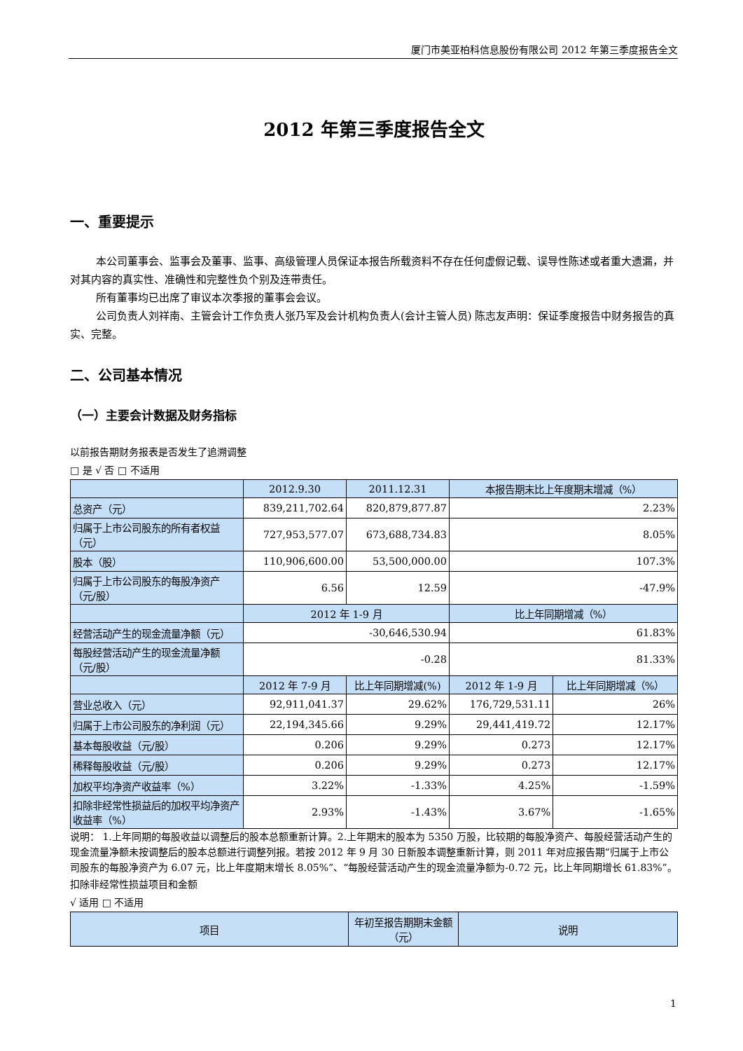厦门市美亚柏科信息股份有限公司 2012 年第三季度报告全文
2012 年第三季度报告全文
一、重要提示
本公司董事会、监事会及董事、监事、高级管理人员保证本报告所载资料不存在任何虚假记载、误导性陈述或者重大遗漏，并对其内容的真实性、准确性和完整性负个别及连带责任。
所有董事均已出席了审议本次季报的董事会会议。
公司负责人刘祥南、主管会计工作负责人张乃军及会计机构负责人(会计主管人员) 陈志友声明：保证季度报告中财务报告的真实、完整。
二、公司基本情况
（一）主要会计数据及财务指标
以前报告期财务报表是否发生了追溯调整
□ 是 √ 否 □ 不适用
| | 2012.9.30 | 2011.12.31 | 本报告期末比上年度期末增减（%） | |
| --- | --- | --- | --- | --- |
| 总资产（元） | 839,211,702.64 | 820,879,877.87 | 2.23% | |
| 归属于上市公司股东的所有者权益（元） | 727,953,577.07 | 673,688,734.83 | 8.05% | |
| 股本（股） | 110,906,600.00 | 53,500,000.00 | 107.3% | |
| 归属于上市公司股东的每股净资产（元/股） | 6.56 | 12.59 | -47.9% | |
| | 2012 年 1-9 月 | | 比上年同期增减（%） | |
| 经营活动产生的现金流量净额（元） | -30,646,530.94 | | 61.83% | |
| 每股经营活动产生的现金流量净额（元/股） | -0.28 | | 81.33% | |
| | 2012 年 7-9 月 | 比上年同期增减(%) | 2012 年 1-9 月 | 比上年同期增减（%） |
| 营业总收入（元） | 92,911,041.37 | 29.62% | 176,729,531.11 | 26% |
| 归属于上市公司股东的净利润（元） | 22,194,345.66 | 9.29% | 29,441,419.72 | 12.17% |
| 基本每股收益（元/股） | 0.206 | 9.29% | 0.273 | 12.17% |
| 稀释每股收益（元/股） | 0.206 | 9.29% | 0.273 | 12.17% |
| 加权平均净资产收益率（%） | 3.22% | -1.33% | 4.25% | -1.59% |
| 扣除非经常性损益后的加权平均净资产收益率（%） | 2.93% | -1.43% | 3.67% | -1.65% |
说明： 1.上年同期的每股收益以调整后的股本总额重新计算。2.上年期末的股本为 5350 万股，比较期的每股净资产、每股经营活动产生的现金流量净额未按调整后的股本总额进行调整列报。若按 2012 年 9 月 30 日新股本调整重新计算，则 2011 年对应报告期“归属于上市公司股东的每股净资产为 6.07 元，比上年度期末增长 8.05%”、“每股经营活动产生的现金流量净额为-0.72 元，比上年同期增长 61.83%”。
扣除非经常性损益项目和金额
√ 适用 □ 不适用
| 项目 | 年初至报告期期末金额（元） | 说明 |
| --- | --- | --- |
1